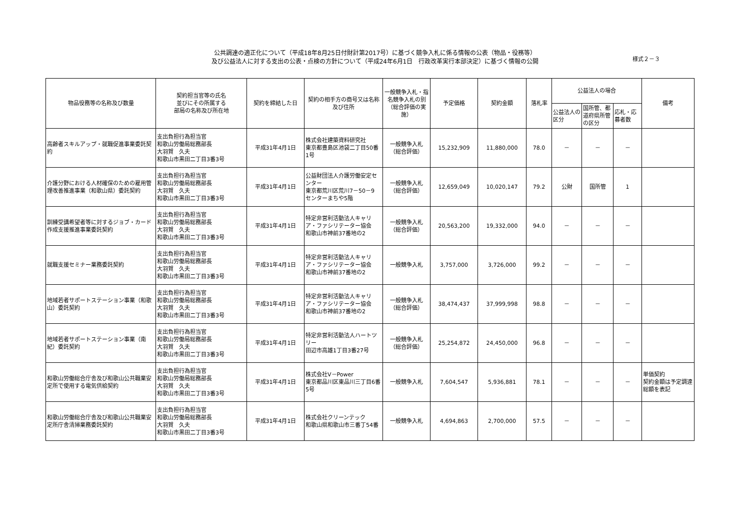公共調達の適正化について（平成18年8月25日付財計第2017号）に基づく競争入札に係る情報の公表（物品・役務等）
及び公益法人に対する支出の公表・点検の方針について（平成24年6月1日　行政改革実行本部決定）に基づく情報の公開
様式２－３
| 物品役務等の名称及び数量 | 契約担当官等の氏名 並びにその所属する 部局の名称及び所在地 | 契約を締結した日 | 契約の相手方の商号又は名称及び住所 | 一般競争入札・指名競争入札の別（総合評価の実施） | 予定価格 | 契約金額 | 落札率 | 公益法人の場合 | | | 備考 |
| --- | --- | --- | --- | --- | --- | --- | --- | --- | --- | --- | --- |
| | | | | | | | | 公益法人の区分 | 国所管、都道府県所管の区分 | 応札・応募者数 | |
| 高齢者スキルアップ・就職促進事業委託契約 | 支出負担行為担当官 和歌山労働局総務部長 大羽賀 久夫 和歌山市黒田二丁目3番3号 | 平成31年4月1日 | 株式会社建築資料研究社 東京都豊島区池袋二丁目50番1号 | 一般競争入札 （総合評価） | 15,232,909 | 11,880,000 | 78.0 | － | － | － | |
| 介護分野における人材確保のための雇用管理改善推進事業（和歌山県）委託契約 | 支出負担行為担当官 和歌山労働局総務部長 大羽賀 久夫 和歌山市黒田二丁目3番3号 | 平成31年4月1日 | 公益財団法人介護労働安定センター 東京都荒川区荒川7－50－9 センターまちや5階 | 一般競争入札 （総合評価） | 12,659,049 | 10,020,147 | 79.2 | 公財 | 国所管 | 1 | |
| 訓練受講希望者等に対するジョブ・カード作成支援推進事業委託契約 | 支出負担行為担当官 和歌山労働局総務部長 大羽賀 久夫 和歌山市黒田二丁目3番3号 | 平成31年4月1日 | 特定非営利活動法人キャリア・ファシリテーター協会 和歌山市神前37番地の2 | 一般競争入札 （総合評価） | 20,563,200 | 19,332,000 | 94.0 | － | － | － | |
| 就職支援セミナー業務委託契約 | 支出負担行為担当官 和歌山労働局総務部長 大羽賀 久夫 和歌山市黒田二丁目3番3号 | 平成31年4月1日 | 特定非営利活動法人キャリア・ファシリテーター協会 和歌山市神前37番地の2 | 一般競争入札 | 3,757,000 | 3,726,000 | 99.2 | － | － | － | |
| 地域若者サポートステーション事業（和歌山）委託契約 | 支出負担行為担当官 和歌山労働局総務部長 大羽賀 久夫 和歌山市黒田二丁目3番3号 | 平成31年4月1日 | 特定非営利活動法人キャリア・ファシリテーター協会 和歌山市神前37番地の2 | 一般競争入札 （総合評価） | 38,474,437 | 37,999,998 | 98.8 | － | － | － | |
| 地域若者サポートステーション事業（南紀）委託契約 | 支出負担行為担当官 和歌山労働局総務部長 大羽賀 久夫 和歌山市黒田二丁目3番3号 | 平成31年4月1日 | 特定非営利活動法人ハートツリー 田辺市高雄1丁目3番27号 | 一般競争入札 （総合評価） | 25,254,872 | 24,450,000 | 96.8 | － | － | － | |
| 和歌山労働総合庁舎及び和歌山公共職業安定所で使用する電気供給契約 | 支出負担行為担当官 和歌山労働局総務部長 大羽賀 久夫 和歌山市黒田二丁目3番3号 | 平成31年4月1日 | 株式会社V－Power 東京都品川区東品川三丁目6番5号 | 一般競争入札 | 7,604,547 | 5,936,881 | 78.1 | － | － | － | 単価契約 契約金額は予定調達総額を表記 |
| 和歌山労働総合庁舎及び和歌山公共職業安定所庁舎清掃業務委託契約 | 支出負担行為担当官 和歌山労働局総務部長 大羽賀 久夫 和歌山市黒田二丁目3番3号 | 平成31年4月1日 | 株式会社クリーンテック 和歌山県和歌山市三番丁54番 | 一般競争入札 | 4,694,863 | 2,700,000 | 57.5 | － | － | － | |